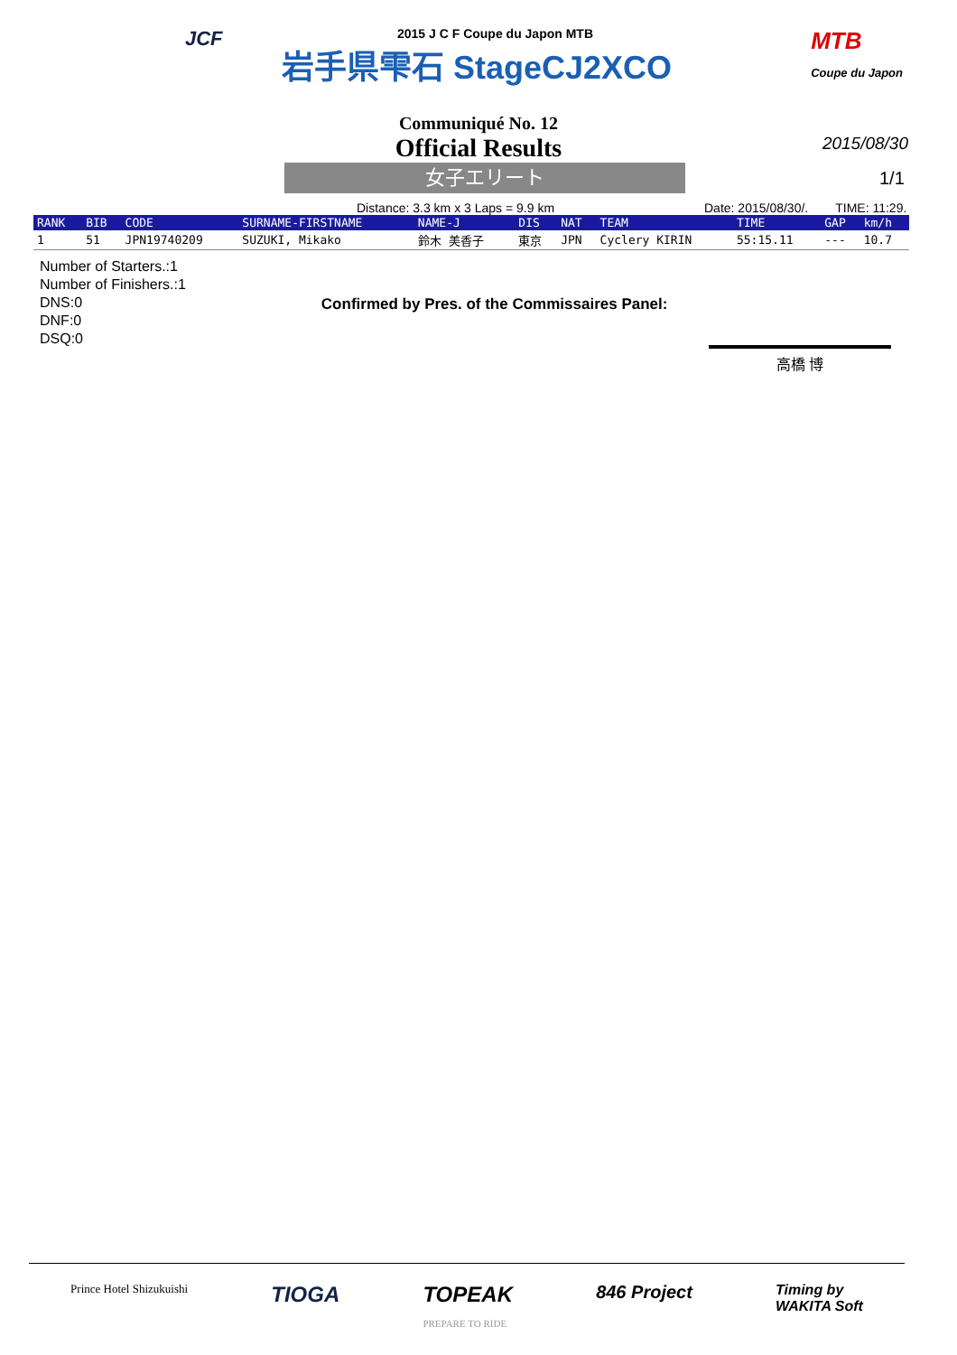JCF
MTB
Coupe du Japon
2015 J C F Coupe du Japon MTB
岩手県雫石 StageCJ2XCO
Communiqué No. 12
Official Results
2015/08/30
女子エリート 1/1
Distance: 3.3 km x 3 Laps = 9.9 km Date: 2015/08/30/. TIME: 11:29.
| RANK | BIB | CODE | SURNAME-FIRSTNAME | NAME-J | DIS | NAT | TEAM | TIME | GAP | km/h |
| --- | --- | --- | --- | --- | --- | --- | --- | --- | --- | --- |
| 1 | 51 | JPN19740209 | SUZUKI, Mikako | 鈴木 美香子 | 東京 | JPN | Cyclery KIRIN | 55:15.11 | --- | 10.7 |
Number of Starters.:1
Number of Finishers.:1
DNS:0
DNF:0
DSQ:0
Confirmed by Pres. of the Commissaires Panel:
高橋 博
Prince Hotel Shizukuishi TIOGA TOPEAK
PREPARE TO RIDE 846 Project Timing by
WAKITA Soft